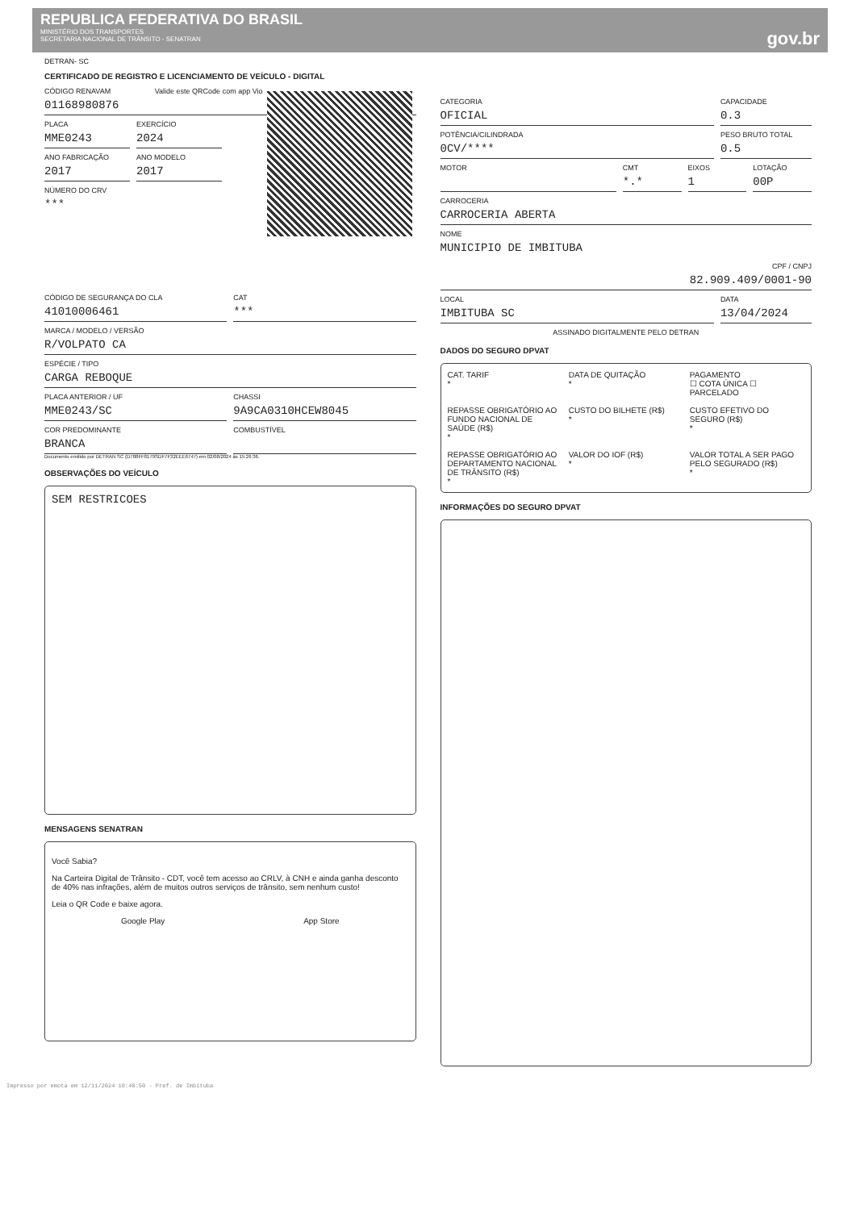REPUBLICA FEDERATIVA DO BRASIL
MINISTÉRIO DOS TRANSPORTES
SECRETARIA NACIONAL DE TRÂNSITO - SENATRAN
gov.br
DETRAN- SC
CERTIFICADO DE REGISTRO E LICENCIAMENTO DE VEÍCULO - DIGITAL
Valide este QRCode com app Vio
CÓDIGO RENAVAM
01168980876
PLACA
MME0243
EXERCÍCIO
2024
ANO FABRICAÇÃO
2017
ANO MODELO
2017
NÚMERO DO CRV
***
CÓDIGO DE SEGURANÇA DO CLA
41010006461
CAT
***
MARCA / MODELO / VERSÃO
R/VOLPATO CA
ESPÉCIE / TIPO
CARGA REBOQUE
PLACA ANTERIOR / UF
MME0243/SC
CHASSI
9A9CA0310HCEW8045
COR PREDOMINANTE
BRANCA
COMBUSTÍVEL
Documento emitido por DETRAN SC (D788FF8179SDF7F32EEE6747) em 02/08/2024 às 15:26:36.
OBSERVAÇÕES DO VEÍCULO
SEM RESTRICOES
MENSAGENS SENATRAN
Você Sabia?
Na Carteira Digital de Trânsito - CDT, você tem acesso ao CRLV, à CNH e ainda ganha desconto de 40% nas infrações, além de muitos outros serviços de trânsito, sem nenhum custo!
Leia o QR Code e baixe agora.
Google Play App Store
CATEGORIA
OFICIAL
CAPACIDADE
0.3
POTÊNCIA/CILINDRADA
0CV/****
PESO BRUTO TOTAL
0.5
MOTOR CMT
*.*
EIXOS
1
LOTAÇÃO
00P
CARROCERIA
CARROCERIA ABERTA
NOME
MUNICIPIO DE IMBITUBA
CPF / CNPJ
82.909.409/0001-90
LOCAL
IMBITUBA SC
DATA
13/04/2024
ASSINADO DIGITALMENTE PELO DETRAN
DADOS DO SEGURO DPVAT
CAT. TARIF
*
DATA DE QUITAÇÃO
*
PAGAMENTO
☐ COTA ÚNICA ☐ PARCELADO
REPASSE OBRIGATÓRIO AO FUNDO NACIONAL DE SAÚDE (R$)
*
CUSTO DO BILHETE (R$)
*
CUSTO EFETIVO DO SEGURO (R$)
*
REPASSE OBRIGATÓRIO AO DEPARTAMENTO NACIONAL DE TRÂNSITO (R$)
*
VALOR DO IOF (R$)
*
VALOR TOTAL A SER PAGO PELO SEGURADO (R$)
*
INFORMAÇÕES DO SEGURO DPVAT
Impresso por emota em 12/11/2024 10:40:50 - Pref. de Imbituba